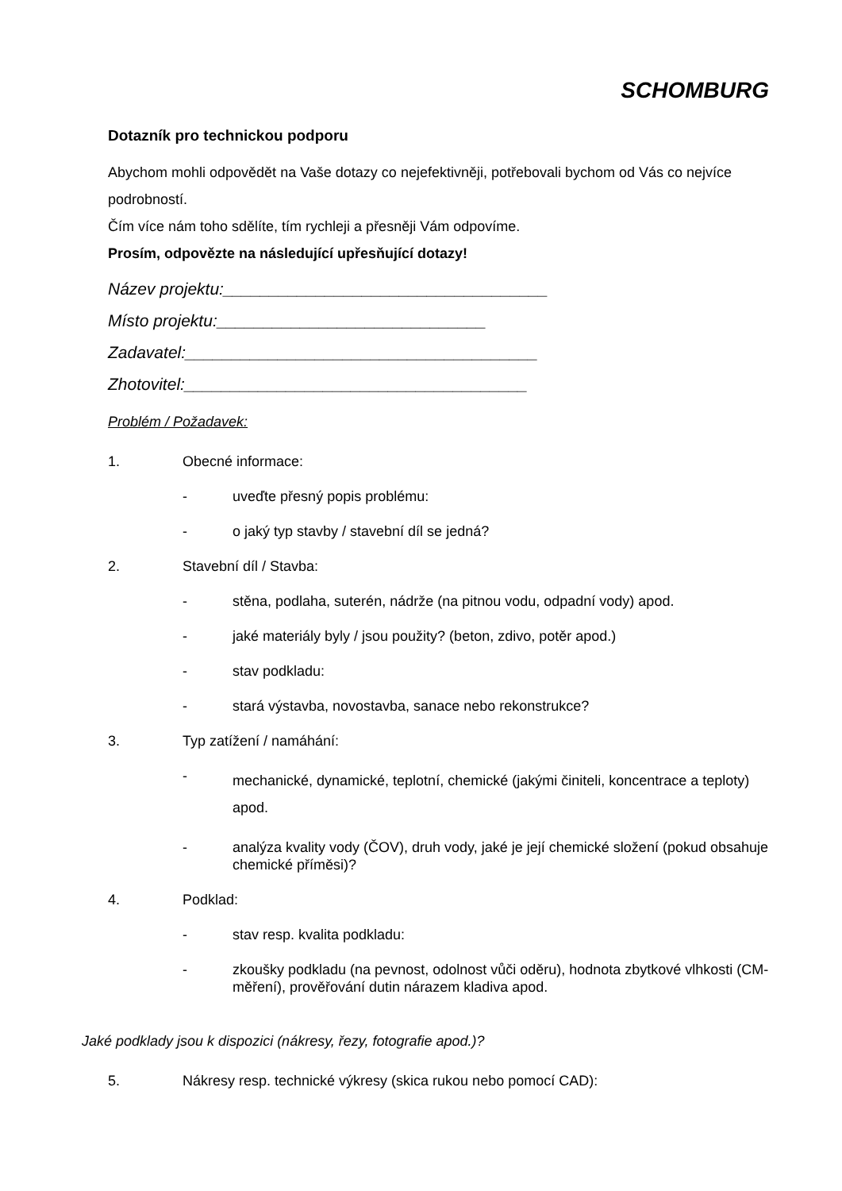SCHOMBURG
Dotazník pro technickou podporu
Abychom mohli odpovědět na Vaše dotazy co nejefektivněji, potřebovali bychom od Vás co nejvíce podrobností.
Čím více nám toho sdělíte, tím rychleji a přesněji Vám odpovíme.
Prosím, odpovězte na následující upřesňující dotazy!
Název projektu:___________________________________
Místo projektu:_____________________________
Zadavatel:______________________________________
Zhotovitel:_____________________________________
Problém / Požadavek:
1. Obecné informace:
- uveďte přesný popis problému:
- o jaký typ stavby / stavební díl se jedná?
2. Stavební díl / Stavba:
- stěna, podlaha, suterén, nádrže (na pitnou vodu, odpadní vody) apod.
- jaké materiály byly / jsou použity? (beton, zdivo, potěr apod.)
- stav podkladu:
- stará výstavba, novostavba, sanace nebo rekonstrukce?
3. Typ zatížení / namáhání:
- mechanické, dynamické, teplotní, chemické (jakými činiteli, koncentrace a teploty) apod.
- analýza kvality vody (ČOV), druh vody, jaké je její chemické složení (pokud obsahuje chemické příměsi)?
4. Podklad:
- stav resp. kvalita podkladu:
- zkoušky podkladu (na pevnost, odolnost vůči oděru), hodnota zbytkové vlhkosti (CM-měření), prověřování dutin nárazem kladiva apod.
Jaké podklady jsou k dispozici (nákresy, řezy, fotografie apod.)?
5. Nákresy resp. technické výkresy (skica rukou nebo pomocí CAD):